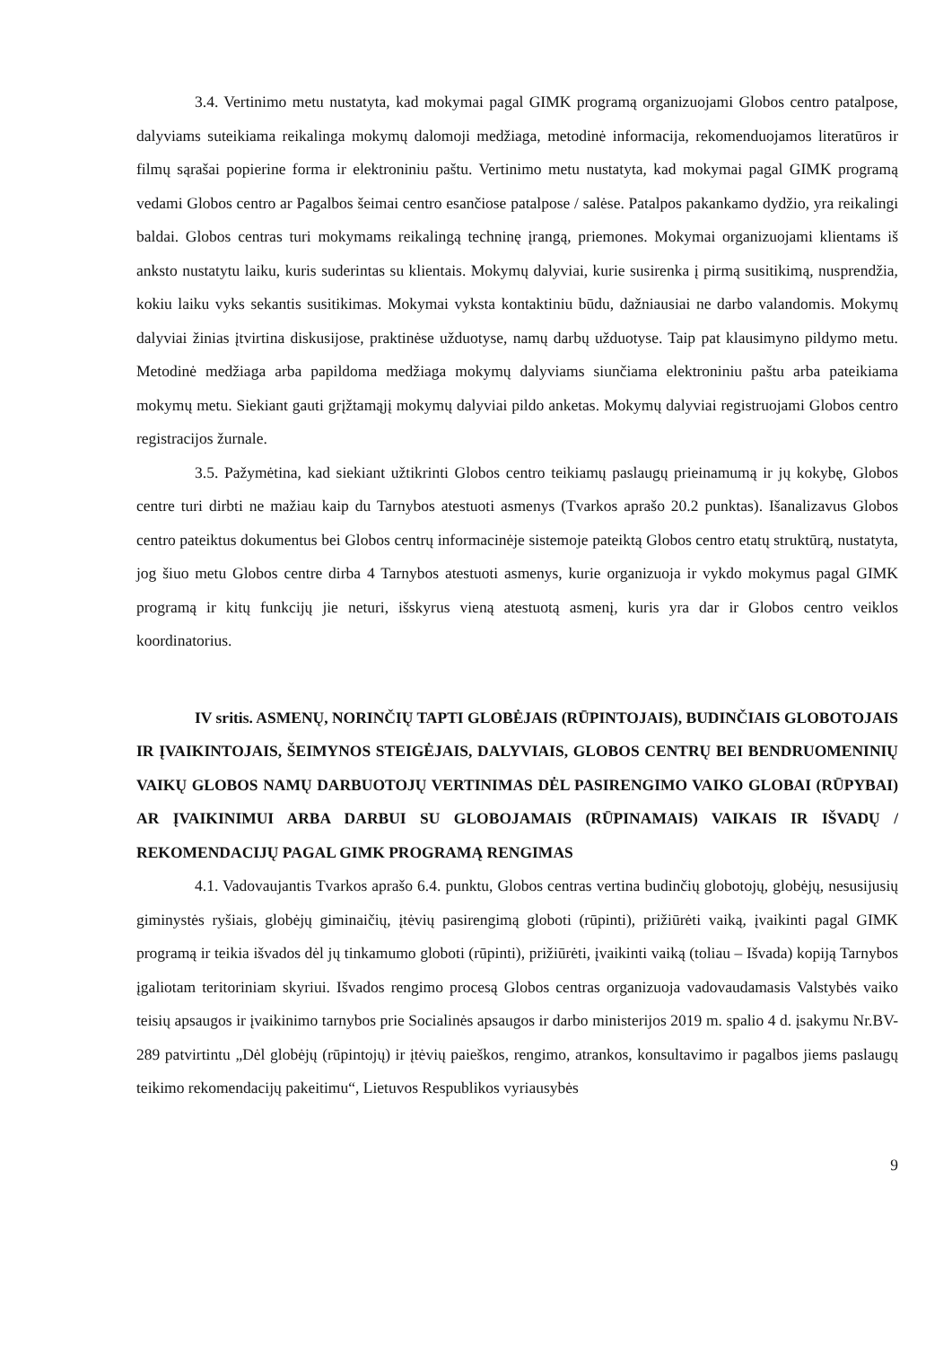3.4. Vertinimo metu nustatyta, kad mokymai pagal GIMK programą organizuojami Globos centro patalpose, dalyviams suteikiama reikalinga mokymų dalomoji medžiaga, metodinė informacija, rekomenduojamos literatūros ir filmų sąrašai popierine forma ir elektroniniu paštu. Vertinimo metu nustatyta, kad mokymai pagal GIMK programą vedami Globos centro ar Pagalbos šeimai centro esančiose patalpose / salėse. Patalpos pakankamo dydžio, yra reikalingi baldai. Globos centras turi mokymams reikalingą techninę įrangą, priemones. Mokymai organizuojami klientams iš anksto nustatytu laiku, kuris suderintas su klientais. Mokymų dalyviai, kurie susirenka į pirmą susitikimą, nusprendžia, kokiu laiku vyks sekantis susitikimas. Mokymai vyksta kontaktiniu būdu, dažniausiai ne darbo valandomis. Mokymų dalyviai žinias įtvirtina diskusijose, praktinėse užduotyse, namų darbų užduotyse. Taip pat klausimyno pildymo metu. Metodinė medžiaga arba papildoma medžiaga mokymų dalyviams siunčiama elektroniniu paštu arba pateikiama mokymų metu. Siekiant gauti grįžtamąjį mokymų dalyviai pildo anketas. Mokymų dalyviai registruojami Globos centro registracijos žurnale.
3.5. Pažymėtina, kad siekiant užtikrinti Globos centro teikiamų paslaugų prieinamumą ir jų kokybę, Globos centre turi dirbti ne mažiau kaip du Tarnybos atestuoti asmenys (Tvarkos aprašo 20.2 punktas). Išanalizavus Globos centro pateiktus dokumentus bei Globos centrų informacinėje sistemoje pateiktą Globos centro etatų struktūrą, nustatyta, jog šiuo metu Globos centre dirba 4 Tarnybos atestuoti asmenys, kurie organizuoja ir vykdo mokymus pagal GIMK programą ir kitų funkcijų jie neturi, išskyrus vieną atestuotą asmenį, kuris yra dar ir Globos centro veiklos koordinatorius.
IV sritis. ASMENŲ, NORINČIŲ TAPTI GLOBĖJAIS (RŪPINTOJAIS), BUDINČIAIS GLOBOTOJAIS IR ĮVAIKINTOJAIS, ŠEIMYNOS STEIGĖJAIS, DALYVIAIS, GLOBOS CENTRŲ BEI BENDRUOMENINIŲ VAIKŲ GLOBOS NAMŲ DARBUOTOJŲ VERTINIMAS DĖL PASIRENGIMO VAIKO GLOBAI (RŪPYBAI) AR ĮVAIKINIMUI ARBA DARBUI SU GLOBOJAMAIS (RŪPINAMAIS) VAIKAIS IR IŠVADŲ / REKOMENDACIJŲ PAGAL GIMK PROGRAMĄ RENGIMAS
4.1. Vadovaujantis Tvarkos aprašo 6.4. punktu, Globos centras vertina budinčių globotojų, globėjų, nesusijusių giminystės ryšiais, globėjų giminaičių, įtėvių pasirengimą globoti (rūpinti), prižiūrėti vaiką, įvaikinti pagal GIMK programą ir teikia išvados dėl jų tinkamumo globoti (rūpinti), prižiūrėti, įvaikinti vaiką (toliau – Išvada) kopiją Tarnybos įgaliotam teritoriniam skyriui. Išvados rengimo procesą Globos centras organizuoja vadovaudamasis Valstybės vaiko teisių apsaugos ir įvaikinimo tarnybos prie Socialinės apsaugos ir darbo ministerijos 2019 m. spalio 4 d. įsakymu Nr.BV-289 patvirtintu „Dėl globėjų (rūpintojų) ir įtėvių paieškos, rengimo, atrankos, konsultavimo ir pagalbos jiems paslaugų teikimo rekomendacijų pakeitimu“, Lietuvos Respublikos vyriausybės
9